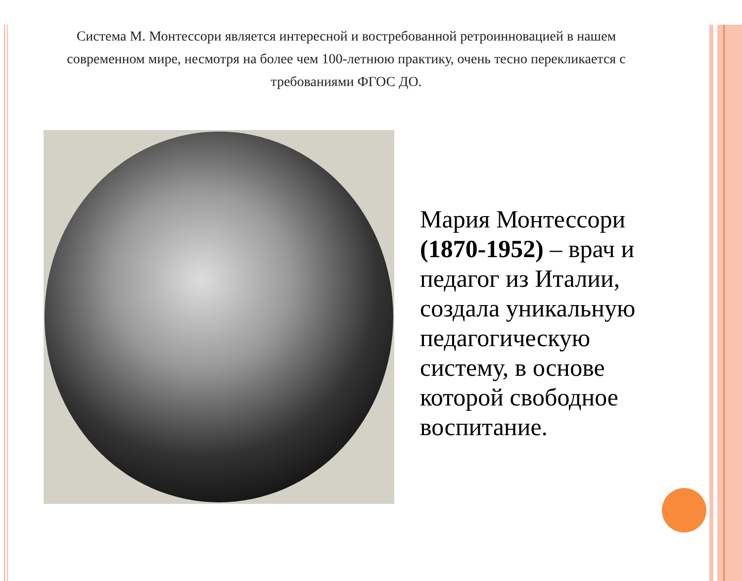Система М. Монтессори является интересной и востребованной ретроинновацией в нашем современном мире, несмотря на более чем 100-летнюю практику, очень тесно перекликается с требованиями ФГОС ДО.
Мария Монтессори (1870-1952) – врач и педагог из Италии, создала уникальную педагогическую систему, в основе которой свободное воспитание.